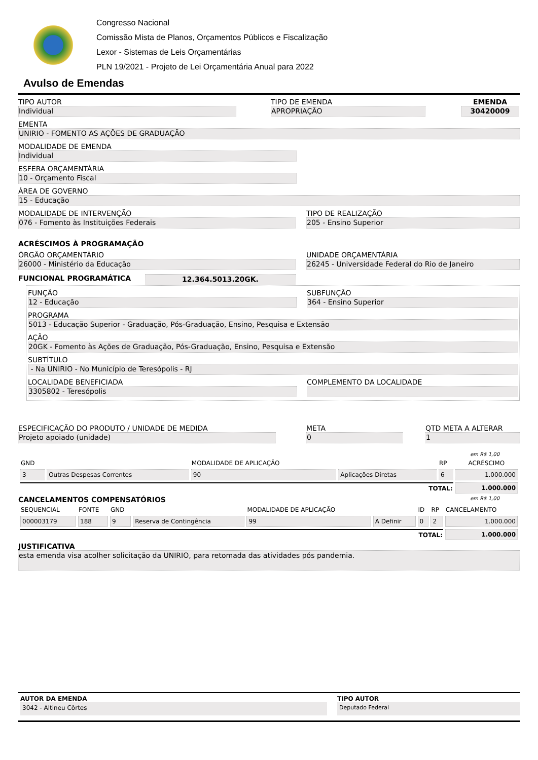Congresso Nacional
Comissão Mista de Planos, Orçamentos Públicos e Fiscalização
Lexor - Sistemas de Leis Orçamentárias
PLN 19/2021 - Projeto de Lei Orçamentária Anual para 2022
Avulso de Emendas
TIPO AUTOR
Individual
TIPO DE EMENDA
APROPRIAÇÃO
EMENDA
30420009
EMENTA
UNIRIO - FOMENTO AS AÇÕES DE GRADUAÇÃO
MODALIDADE DE EMENDA
Individual
ESFERA ORÇAMENTÁRIA
10 - Orçamento Fiscal
ÁREA DE GOVERNO
15 - Educação
MODALIDADE DE INTERVENÇÃO
076 - Fomento às Instituições Federais
TIPO DE REALIZAÇÃO
205 - Ensino Superior
ACRÉSCIMOS À PROGRAMAÇÃO
ÓRGÃO ORÇAMENTÁRIO
26000 - Ministério da Educação
UNIDADE ORÇAMENTÁRIA
26245 - Universidade Federal do Rio de Janeiro
FUNCIONAL PROGRAMÁTICA 12.364.5013.20GK.
FUNÇÃO
12 - Educação
SUBFUNÇÃO
364 - Ensino Superior
PROGRAMA
5013 - Educação Superior - Graduação, Pós-Graduação, Ensino, Pesquisa e Extensão
AÇÃO
20GK - Fomento às Ações de Graduação, Pós-Graduação, Ensino, Pesquisa e Extensão
SUBTÍTULO
- Na UNIRIO - No Município de Teresópolis - RJ
LOCALIDADE BENEFICIADA
3305802 - Teresópolis
COMPLEMENTO DA LOCALIDADE
ESPECIFICAÇÃO DO PRODUTO / UNIDADE DE MEDIDA
Projeto apoiado (unidade)
META
0
QTD META A ALTERAR
1
em R$ 1,00
| GND | | MODALIDADE DE APLICAÇÃO | | RP | ACRÉSCIMO |
| 3 | Outras Despesas Correntes | 90 | Aplicações Diretas | 6 | 1.000.000 |
| TOTAL: | | | | | 1.000.000 |
CANCELAMENTOS COMPENSATÓRIOS
em R$ 1,00
| SEQUENCIAL | FONTE | GND | | MODALIDADE DE APLICAÇÃO | | ID | RP | CANCELAMENTO |
| 000003179 | 188 | 9 | Reserva de Contingência | 99 | A Definir | 0 | 2 | 1.000.000 |
| TOTAL: | | | | | | | | 1.000.000 |
JUSTIFICATIVA
esta emenda visa acolher solicitação da UNIRIO, para retomada das atividades pós pandemia.
AUTOR DA EMENDA
3042 - Altineu Côrtes
TIPO AUTOR
Deputado Federal